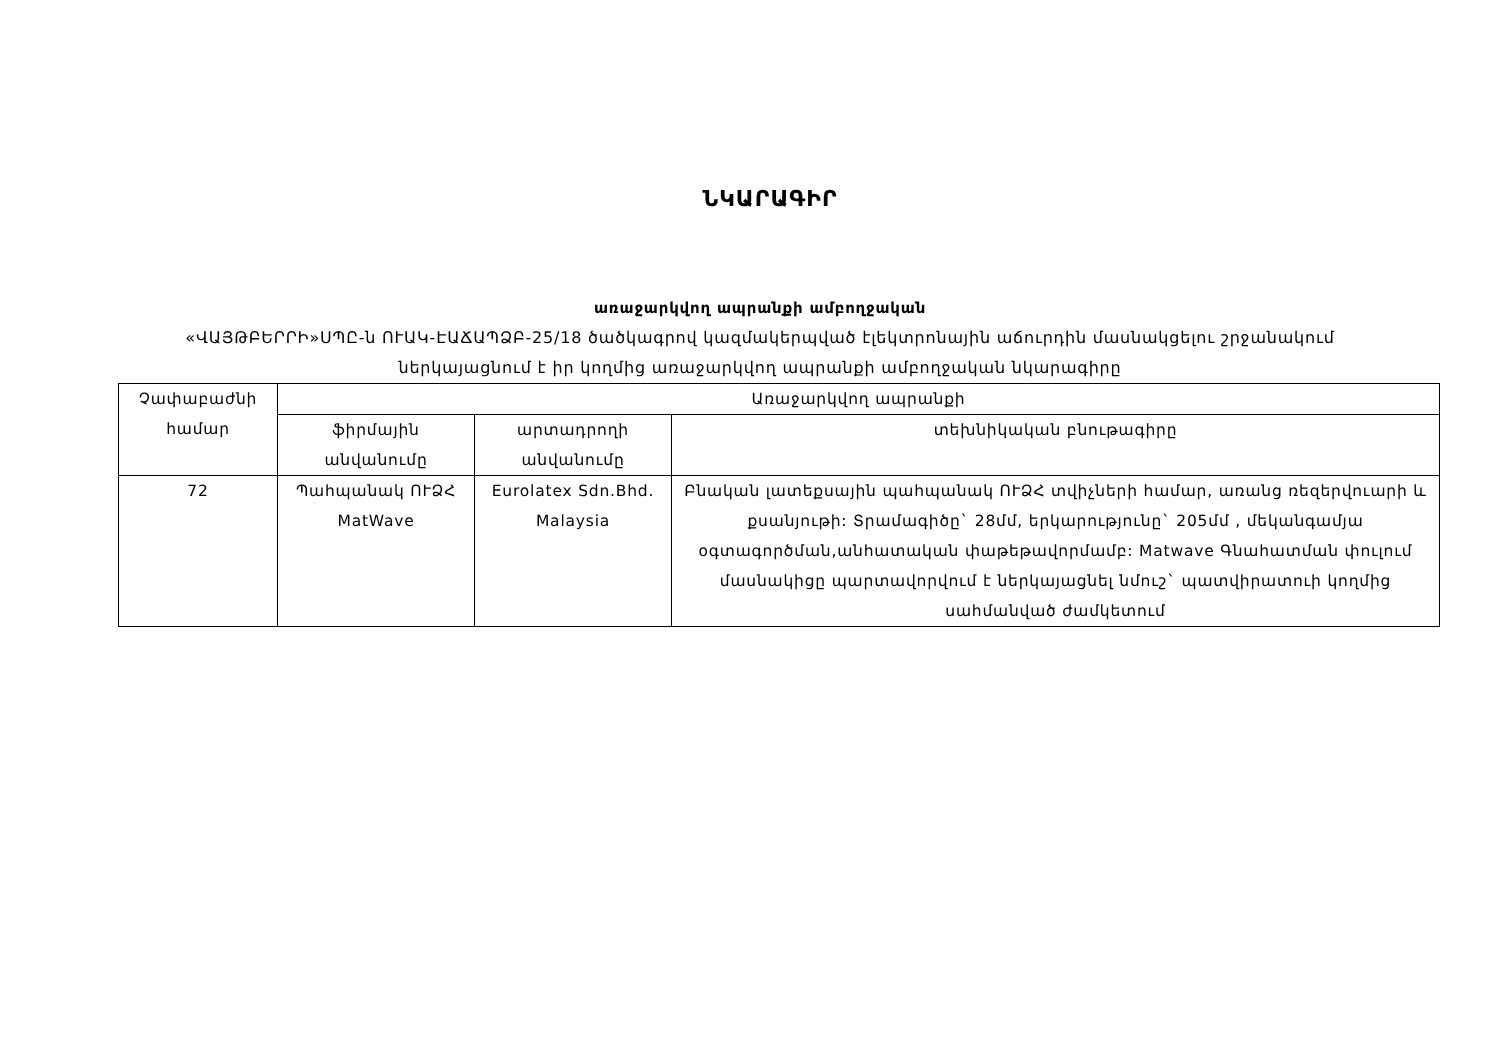ՆԿԱՐԱԳԻՐ
առաջարկվող ապրանքի ամբողջական
«ՎԱՅԹԲԵՐՐԻ»ՍՊԸ-ն ՈՒԱԿ-ԷԱՃԱՊՁԲ-25/18 ծածկագրով կազմակերպված էլեկտրոնային աճուրդին մասնակցելու շրջանակում
ներկայացնում է իր կողմից առաջարկվող ապրանքի ամբողջական նկարագիրը
| Չափաբաժնի համար | Առաջարկվող ապրանքի | | |
| --- | --- | --- | --- |
| | ֆիրմային անվանումը | արտադրողի անվանումը | տեխնիկական բնութագիրը |
| 72 | Պահպանակ ՈՒՁՀ MatWave | Eurolatex Sdn.Bhd. Malaysia | Բնական լատեքսային պահպանակ ՈՒՁՀ տվիչների համար, առանց ռեզերվուարի և քսանյութի: Տրամագիծը` 28մմ, երկարությունը` 205մմ , մեկանգամյա օգտագործման,անհատական փաթեթավորմամբ: Matwave Գնահատման փուլում մասնակիցը պարտավորվում է ներկայացնել նմուշ` պատվիրատուի կողմից սահմանված ժամկետում |